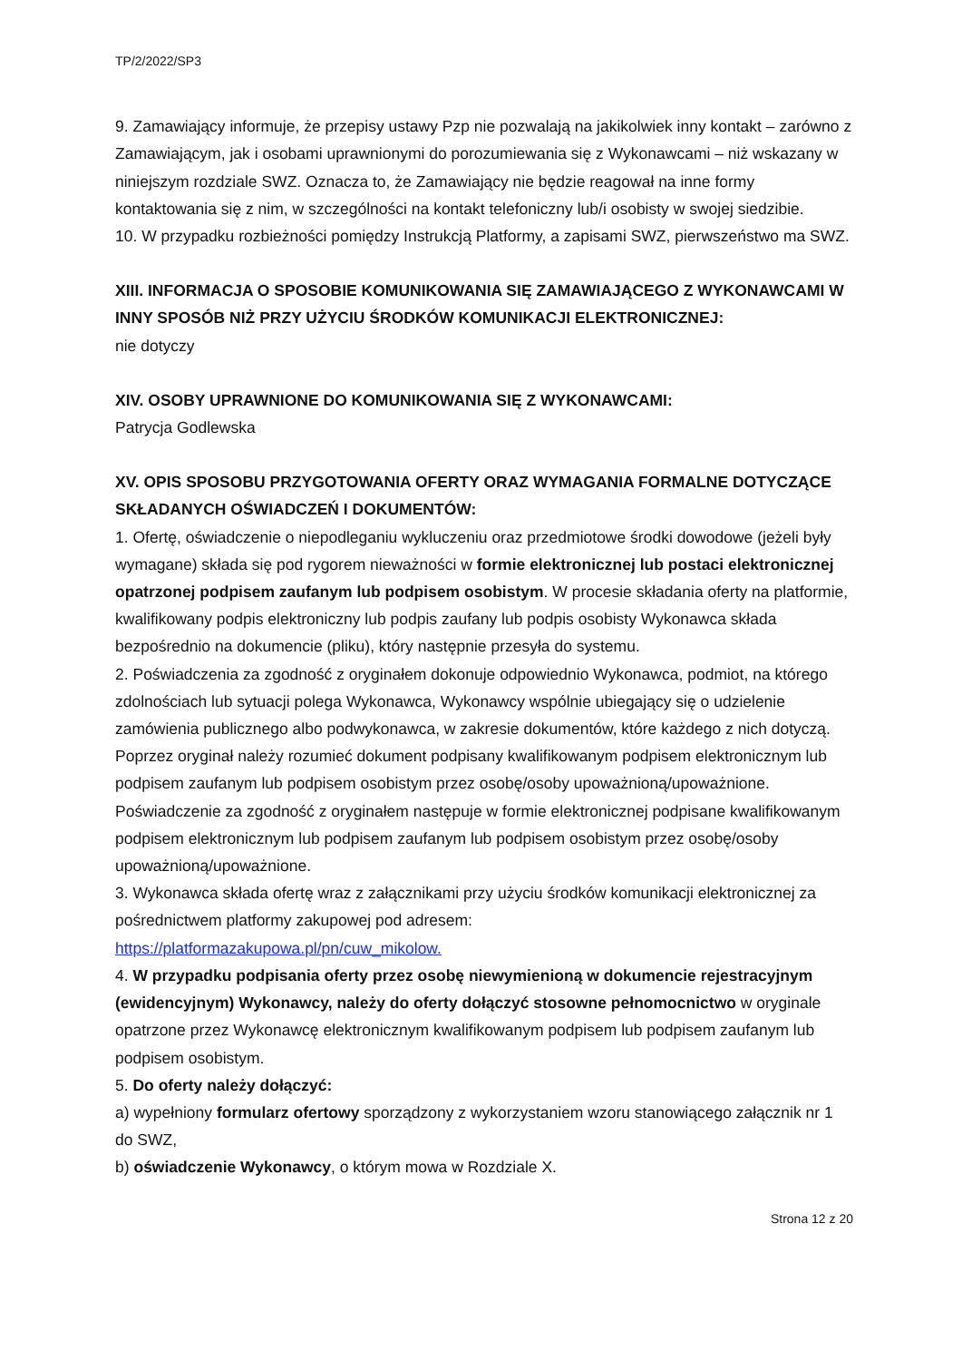TP/2/2022/SP3
9. Zamawiający informuje, że przepisy ustawy Pzp nie pozwalają na jakikolwiek inny kontakt – zarówno z Zamawiającym, jak i osobami uprawnionymi do porozumiewania się z Wykonawcami – niż wskazany w niniejszym rozdziale SWZ. Oznacza to, że Zamawiający nie będzie reagował na inne formy kontaktowania się z nim, w szczególności na kontakt telefoniczny lub/i osobisty w swojej siedzibie.
10. W przypadku rozbieżności pomiędzy Instrukcją Platformy, a zapisami SWZ, pierwszeństwo ma SWZ.
XIII. INFORMACJA O SPOSOBIE KOMUNIKOWANIA SIĘ ZAMAWIAJĄCEGO Z WYKONAWCAMI W INNY SPOSÓB NIŻ PRZY UŻYCIU ŚRODKÓW KOMUNIKACJI ELEKTRONICZNEJ:
nie dotyczy
XIV. OSOBY UPRAWNIONE DO KOMUNIKOWANIA SIĘ Z WYKONAWCAMI:
Patrycja Godlewska
XV. OPIS SPOSOBU PRZYGOTOWANIA OFERTY ORAZ WYMAGANIA FORMALNE DOTYCZĄCE SKŁADANYCH OŚWIADCZEŃ I DOKUMENTÓW:
1. Ofertę, oświadczenie o niepodleganiu wykluczeniu oraz przedmiotowe środki dowodowe (jeżeli były wymagane) składa się pod rygorem nieważności w formie elektronicznej lub postaci elektronicznej opatrzonej podpisem zaufanym lub podpisem osobistym. W procesie składania oferty na platformie, kwalifikowany podpis elektroniczny lub podpis zaufany lub podpis osobisty Wykonawca składa bezpośrednio na dokumencie (pliku), który następnie przesyła do systemu.
2. Poświadczenia za zgodność z oryginałem dokonuje odpowiednio Wykonawca, podmiot, na którego zdolnościach lub sytuacji polega Wykonawca, Wykonawcy wspólnie ubiegający się o udzielenie zamówienia publicznego albo podwykonawca, w zakresie dokumentów, które każdego z nich dotyczą. Poprzez oryginał należy rozumieć dokument podpisany kwalifikowanym podpisem elektronicznym lub podpisem zaufanym lub podpisem osobistym przez osobę/osoby upoważnioną/upoważnione. Poświadczenie za zgodność z oryginałem następuje w formie elektronicznej podpisane kwalifikowanym podpisem elektronicznym lub podpisem zaufanym lub podpisem osobistym przez osobę/osoby upoważnioną/upoważnione.
3. Wykonawca składa ofertę wraz z załącznikami przy użyciu środków komunikacji elektronicznej za pośrednictwem platformy zakupowej pod adresem:
https://platformazakupowa.pl/pn/cuw_mikolow.
4. W przypadku podpisania oferty przez osobę niewymienioną w dokumencie rejestracyjnym (ewidencyjnym) Wykonawcy, należy do oferty dołączyć stosowne pełnomocnictwo w oryginale opatrzone przez Wykonawcę elektronicznym kwalifikowanym podpisem lub podpisem zaufanym lub podpisem osobistym.
5. Do oferty należy dołączyć:
a) wypełniony formularz ofertowy sporządzony z wykorzystaniem wzoru stanowiącego załącznik nr 1 do SWZ,
b) oświadczenie Wykonawcy, o którym mowa w Rozdziale X.
Strona 12 z 20